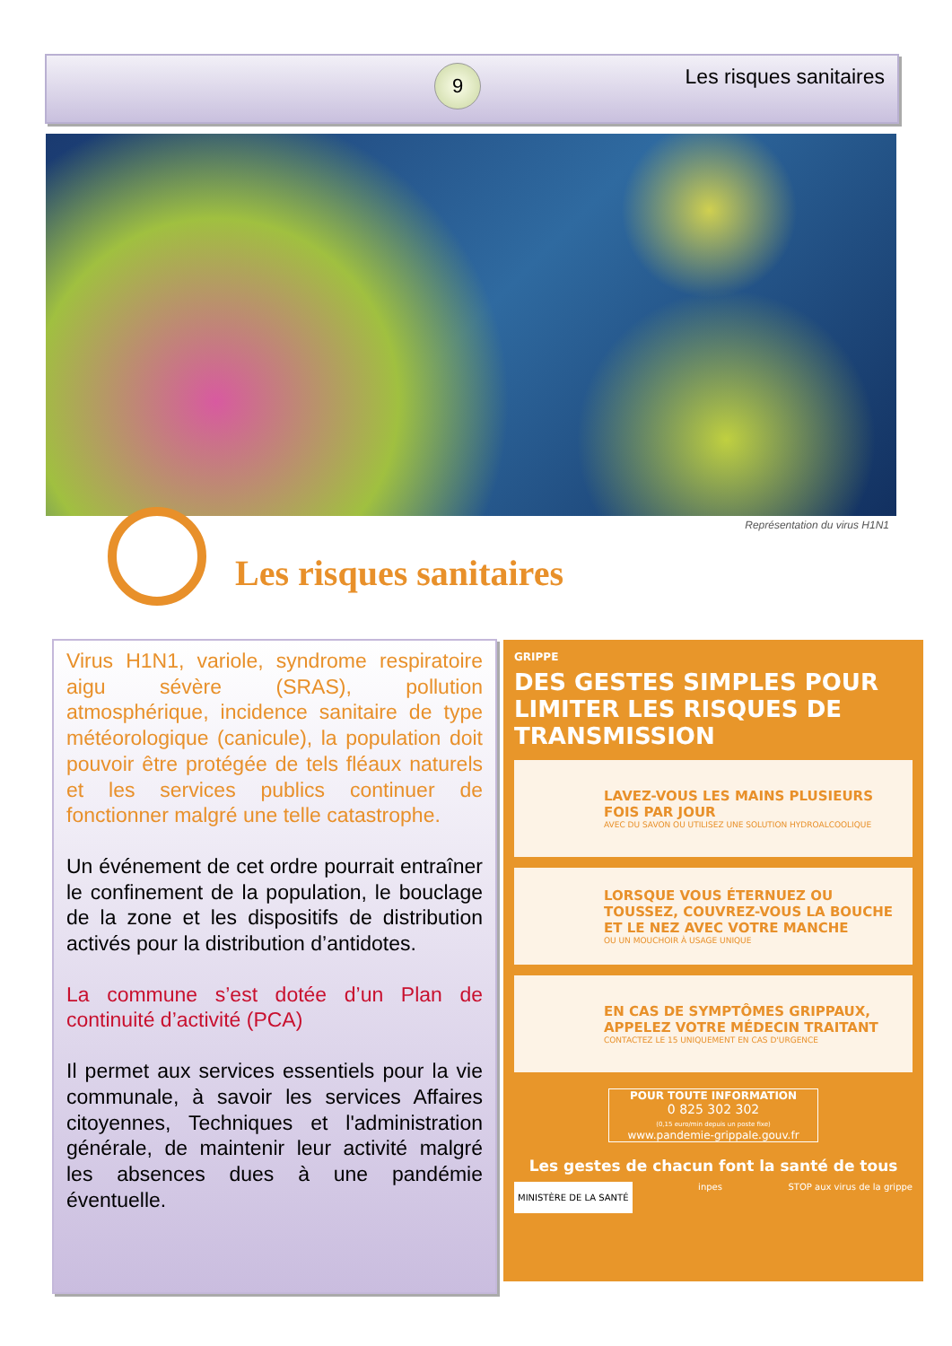9 Les risques sanitaires
Représentation du virus H1N1
Les risques sanitaires
Virus H1N1, variole, syndrome respiratoire aigu sévère (SRAS), pollution atmosphérique, incidence sanitaire de type météorologique (canicule), la population doit pouvoir être protégée de tels fléaux naturels et les services publics continuer de fonctionner malgré une telle catastrophe.
Un événement de cet ordre pourrait entraîner le confinement de la population, le bouclage de la zone et les dispositifs de distribution activés pour la distribution d’antidotes.
La commune s’est dotée d’un Plan de continuité d’activité (PCA)
Il permet aux services essentiels pour la vie communale, à savoir les services Affaires citoyennes, Techniques et l'administration générale, de maintenir leur activité malgré les absences dues à une pandémie éventuelle.
GRIPPE
DES GESTES SIMPLES POUR LIMITER LES RISQUES DE TRANSMISSION
LAVEZ-VOUS LES MAINS PLUSIEURS FOIS PAR JOUR
AVEC DU SAVON OU UTILISEZ UNE SOLUTION HYDROALCOOLIQUE
LORSQUE VOUS ÉTERNUEZ OU TOUSSEZ, COUVREZ-VOUS LA BOUCHE ET LE NEZ AVEC VOTRE MANCHE
OU UN MOUCHOIR À USAGE UNIQUE
EN CAS DE SYMPTÔMES GRIPPAUX, APPELEZ VOTRE MÉDECIN TRAITANT
CONTACTEZ LE 15 UNIQUEMENT EN CAS D'URGENCE
POUR TOUTE INFORMATION
0 825 302 302
(0,15 euro/min depuis un poste fixe)
www.pandemie-grippale.gouv.fr
Les gestes de chacun font la santé de tous
MINISTÈRE DE LA SANTÉ inpes STOP aux virus de la grippe